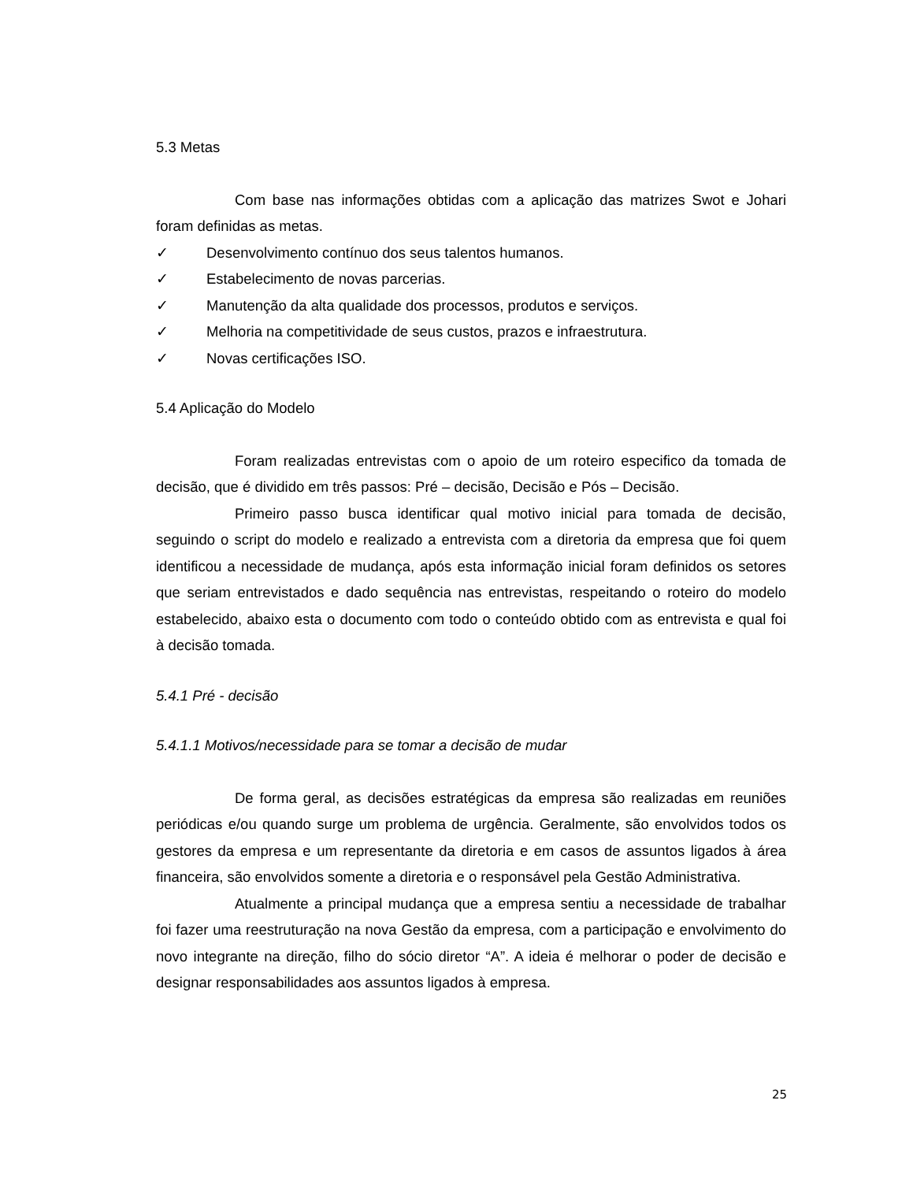5.3 Metas
Com base nas informações obtidas com a aplicação das matrizes Swot e Johari foram definidas as metas.
✓ Desenvolvimento contínuo dos seus talentos humanos.
✓ Estabelecimento de novas parcerias.
✓ Manutenção da alta qualidade dos processos, produtos e serviços.
✓ Melhoria na competitividade de seus custos, prazos e infraestrutura.
✓ Novas certificações ISO.
5.4 Aplicação do Modelo
Foram realizadas entrevistas com o apoio de um roteiro especifico da tomada de decisão, que é dividido em três passos: Pré – decisão, Decisão e Pós – Decisão.
Primeiro passo busca identificar qual motivo inicial para tomada de decisão, seguindo o script do modelo e realizado a entrevista com a diretoria da empresa que foi quem identificou a necessidade de mudança, após esta informação inicial foram definidos os setores que seriam entrevistados e dado sequência nas entrevistas, respeitando o roteiro do modelo estabelecido, abaixo esta o documento com todo o conteúdo obtido com as entrevista e qual foi à decisão tomada.
5.4.1 Pré - decisão
5.4.1.1 Motivos/necessidade para se tomar a decisão de mudar
De forma geral, as decisões estratégicas da empresa são realizadas em reuniões periódicas e/ou quando surge um problema de urgência. Geralmente, são envolvidos todos os gestores da empresa e um representante da diretoria e em casos de assuntos ligados à área financeira, são envolvidos somente a diretoria e o responsável pela Gestão Administrativa.
Atualmente a principal mudança que a empresa sentiu a necessidade de trabalhar foi fazer uma reestruturação na nova Gestão da empresa, com a participação e envolvimento do novo integrante na direção, filho do sócio diretor “A”. A ideia é melhorar o poder de decisão e designar responsabilidades aos assuntos ligados à empresa.
25